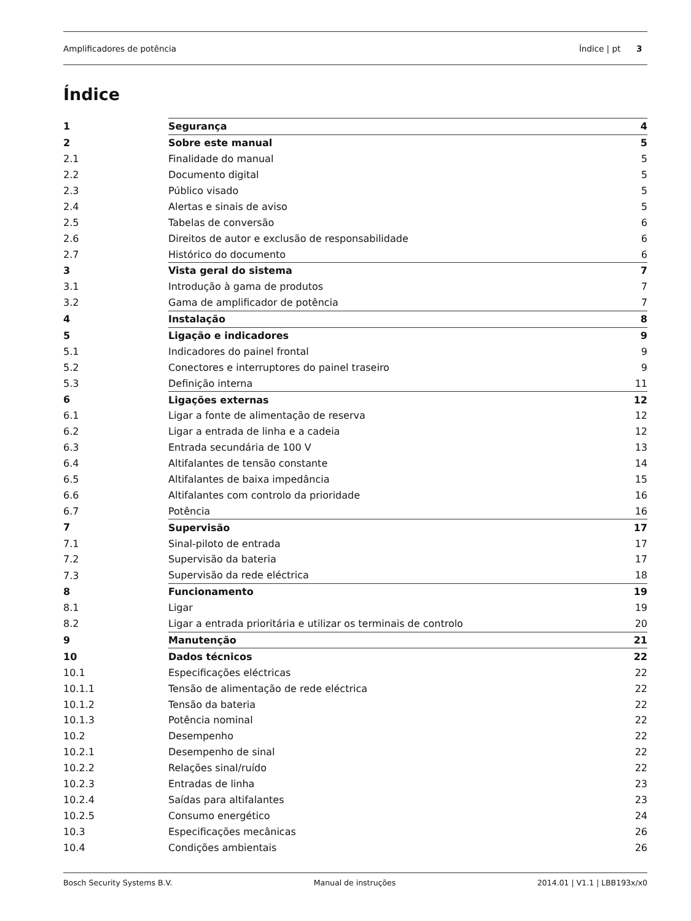Amplificadores de potência Índice | pt 3
Índice
| 1 | Segurança | 4 |
| 2 | Sobre este manual | 5 |
| 2.1 | Finalidade do manual | 5 |
| 2.2 | Documento digital | 5 |
| 2.3 | Público visado | 5 |
| 2.4 | Alertas e sinais de aviso | 5 |
| 2.5 | Tabelas de conversão | 6 |
| 2.6 | Direitos de autor e exclusão de responsabilidade | 6 |
| 2.7 | Histórico do documento | 6 |
| 3 | Vista geral do sistema | 7 |
| 3.1 | Introdução à gama de produtos | 7 |
| 3.2 | Gama de amplificador de potência | 7 |
| 4 | Instalação | 8 |
| 5 | Ligação e indicadores | 9 |
| 5.1 | Indicadores do painel frontal | 9 |
| 5.2 | Conectores e interruptores do painel traseiro | 9 |
| 5.3 | Definição interna | 11 |
| 6 | Ligações externas | 12 |
| 6.1 | Ligar a fonte de alimentação de reserva | 12 |
| 6.2 | Ligar a entrada de linha e a cadeia | 12 |
| 6.3 | Entrada secundária de 100 V | 13 |
| 6.4 | Altifalantes de tensão constante | 14 |
| 6.5 | Altifalantes de baixa impedância | 15 |
| 6.6 | Altifalantes com controlo da prioridade | 16 |
| 6.7 | Potência | 16 |
| 7 | Supervisão | 17 |
| 7.1 | Sinal-piloto de entrada | 17 |
| 7.2 | Supervisão da bateria | 17 |
| 7.3 | Supervisão da rede eléctrica | 18 |
| 8 | Funcionamento | 19 |
| 8.1 | Ligar | 19 |
| 8.2 | Ligar a entrada prioritária e utilizar os terminais de controlo | 20 |
| 9 | Manutenção | 21 |
| 10 | Dados técnicos | 22 |
| 10.1 | Especificações eléctricas | 22 |
| 10.1.1 | Tensão de alimentação de rede eléctrica | 22 |
| 10.1.2 | Tensão da bateria | 22 |
| 10.1.3 | Potência nominal | 22 |
| 10.2 | Desempenho | 22 |
| 10.2.1 | Desempenho de sinal | 22 |
| 10.2.2 | Relações sinal/ruído | 22 |
| 10.2.3 | Entradas de linha | 23 |
| 10.2.4 | Saídas para altifalantes | 23 |
| 10.2.5 | Consumo energético | 24 |
| 10.3 | Especificações mecânicas | 26 |
| 10.4 | Condições ambientais | 26 |
Bosch Security Systems B.V. Manual de instruções 2014.01 | V1.1 | LBB193x/x0